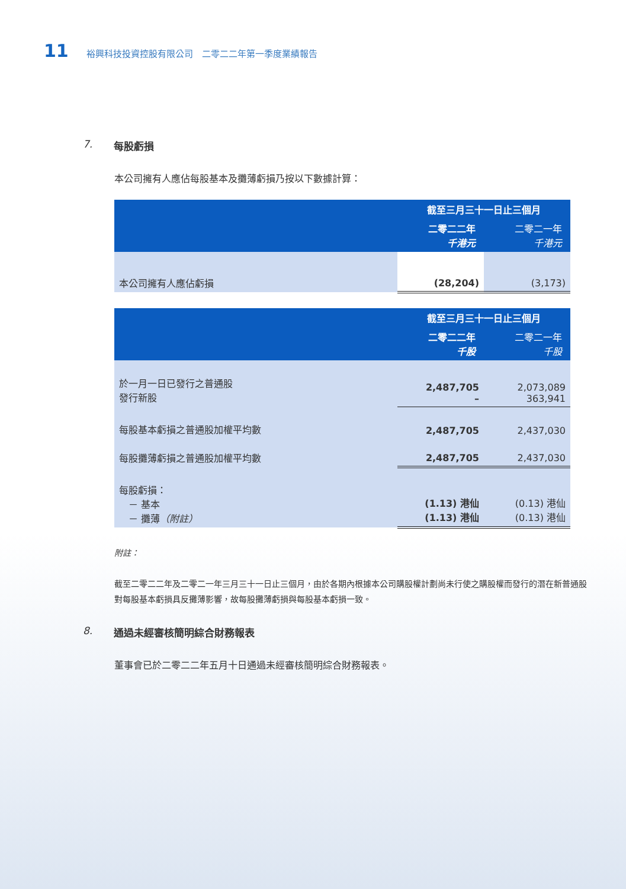11 裕興科技投資控股有限公司　二零二二年第一季度業績報告
7. 每股虧損
本公司擁有人應佔每股基本及攤薄虧損乃按以下數據計算：
| | 截至三月三十一日止三個月 | |
| --- | --- | --- |
| | 二零二二年 千港元 | 二零二一年 千港元 |
| 本公司擁有人應佔虧損 | (28,204) | (3,173) |
| | 截至三月三十一日止三個月 | |
| --- | --- | --- |
| | 二零二二年 千股 | 二零二一年 千股 |
| 於一月一日已發行之普通股 發行新股 | 2,487,705 – | 2,073,089 363,941 |
| 每股基本虧損之普通股加權平均數 | 2,487,705 | 2,437,030 |
| 每股攤薄虧損之普通股加權平均數 | 2,487,705 | 2,437,030 |
| 每股虧損： － 基本 － 攤薄 （附註） | (1.13) 港仙 (1.13) 港仙 | (0.13) 港仙 (0.13) 港仙 |
附註：
截至二零二二年及二零二一年三月三十一日止三個月，由於各期內根據本公司購股權計劃尚未行使之購股權而發行的潛在新普通股對每股基本虧損具反攤薄影響，故每股攤薄虧損與每股基本虧損一致。
8. 通過未經審核簡明綜合財務報表
董事會已於二零二二年五月十日通過未經審核簡明綜合財務報表。